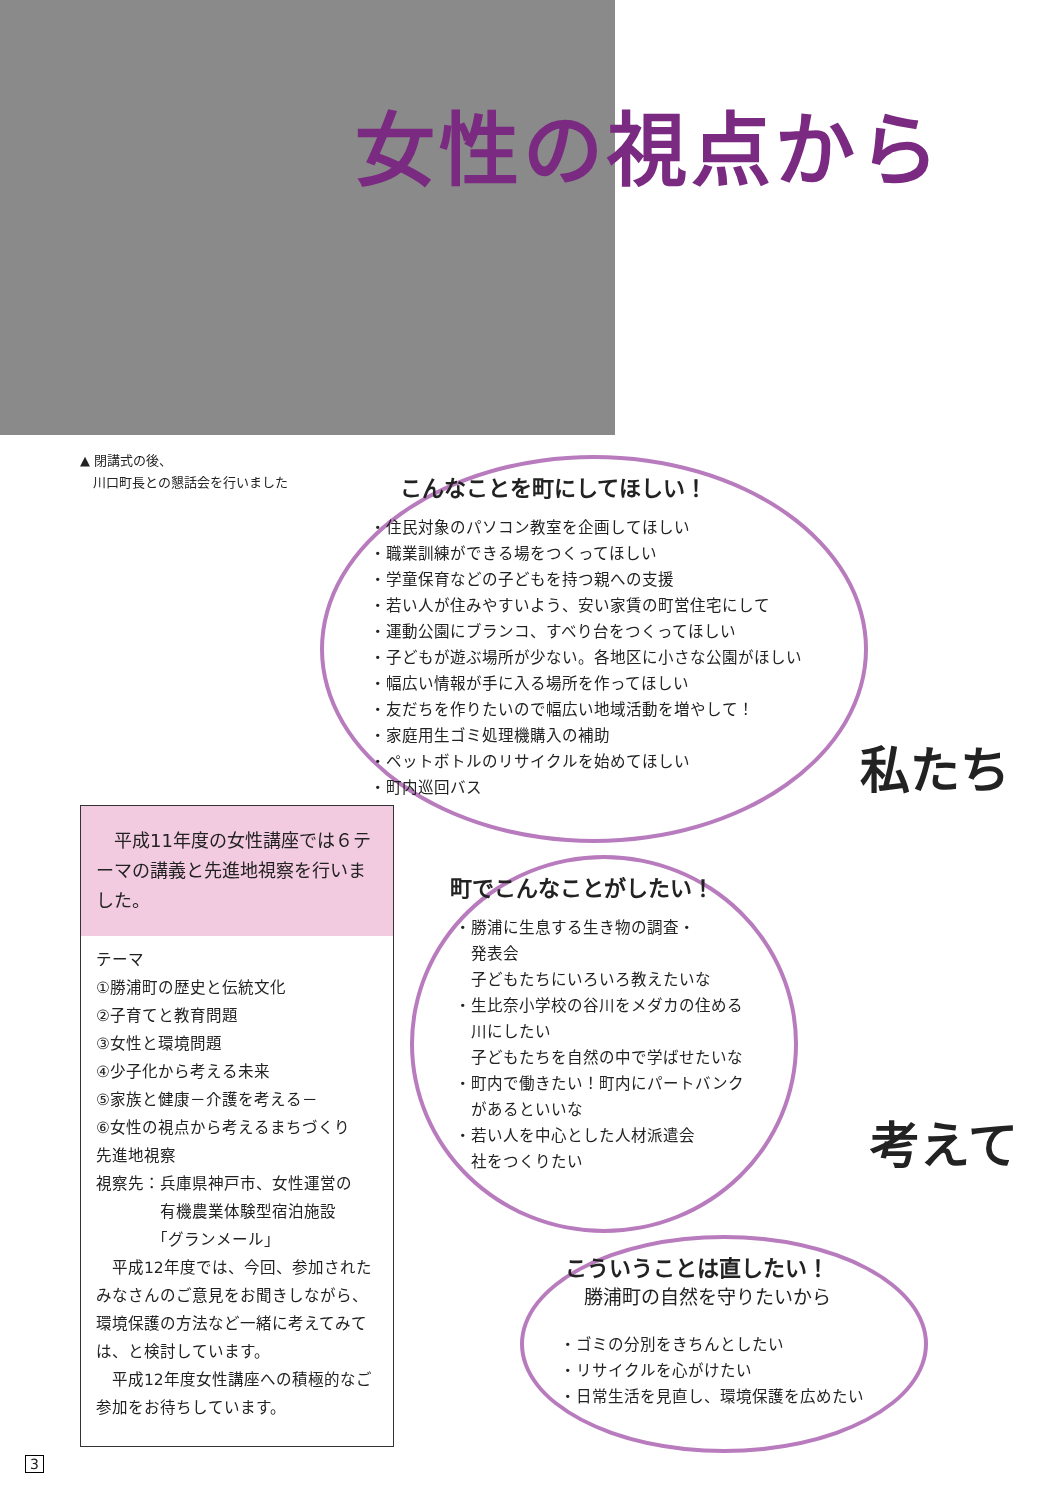女性の視点から
▲ 閉講式の後、
　川口町長との懇話会を行いました
こんなことを町にしてほしい！
・住民対象のパソコン教室を企画してほしい
・職業訓練ができる場をつくってほしい
・学童保育などの子どもを持つ親への支援
・若い人が住みやすいよう、安い家賃の町営住宅にして
・運動公園にブランコ、すべり台をつくってほしい
・子どもが遊ぶ場所が少ない。各地区に小さな公園がほしい
・幅広い情報が手に入る場所を作ってほしい
・友だちを作りたいので幅広い地域活動を増やして！
・家庭用生ゴミ処理機購入の補助
・ペットボトルのリサイクルを始めてほしい
・町内巡回バス
私たち
町でこんなことがしたい！
・勝浦に生息する生き物の調査・
　発表会
　子どもたちにいろいろ教えたいな
・生比奈小学校の谷川をメダカの住める
　川にしたい
　子どもたちを自然の中で学ばせたいな
・町内で働きたい！町内にパートバンク
　があるといいな
・若い人を中心とした人材派遣会
　社をつくりたい
考えて
こういうことは直したい！
　勝浦町の自然を守りたいから
・ゴミの分別をきちんとしたい
・リサイクルを心がけたい
・日常生活を見直し、環境保護を広めたい
　平成11年度の女性講座では６テーマの講義と先進地視察を行いました。
テーマ
①勝浦町の歴史と伝統文化
②子育てと教育問題
③女性と環境問題
④少子化から考える未来
⑤家族と健康－介護を考える－
⑥女性の視点から考えるまちづくり
先進地視察
視察先：兵庫県神戸市、女性運営の
　　　　有機農業体験型宿泊施設
　　　　「グランメール」
　平成12年度では、今回、参加されたみなさんのご意見をお聞きしながら、環境保護の方法など一緒に考えてみては、と検討しています。
　平成12年度女性講座への積極的なご参加をお待ちしています。
3